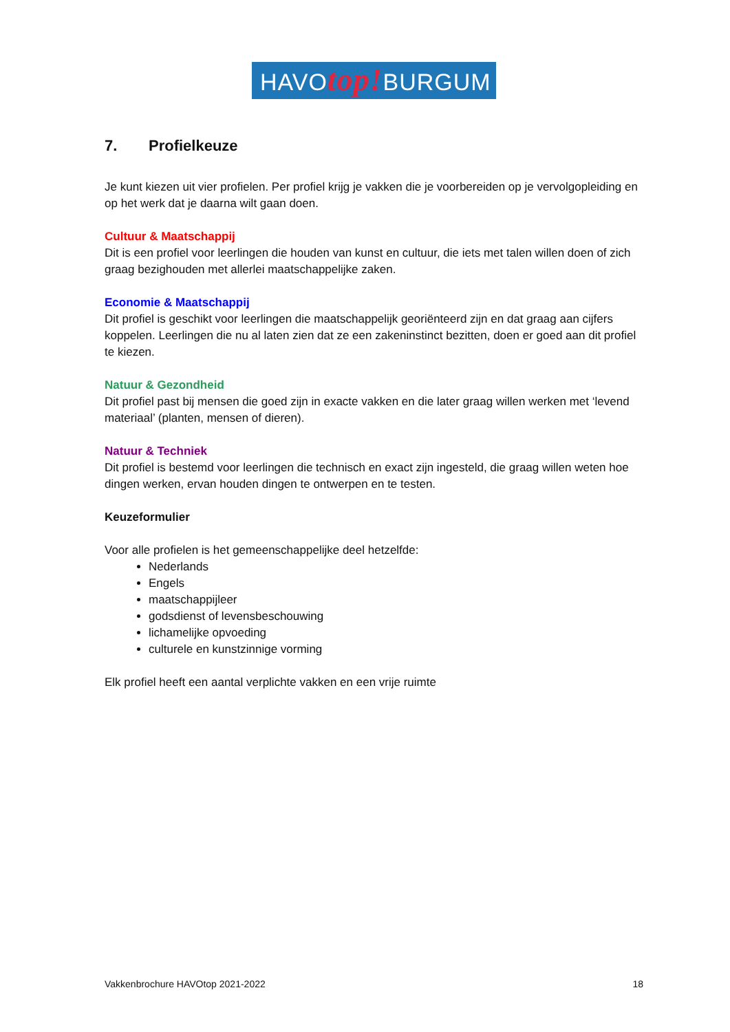HAVOtop!BURGUM
7. Profielkeuze
Je kunt kiezen uit vier profielen. Per profiel krijg je vakken die je voorbereiden op je vervolgopleiding en op het werk dat je daarna wilt gaan doen.
Cultuur & Maatschappij
Dit is een profiel voor leerlingen die houden van kunst en cultuur, die iets met talen willen doen of zich graag bezighouden met allerlei maatschappelijke zaken.
Economie & Maatschappij
Dit profiel is geschikt voor leerlingen die maatschappelijk georiënteerd zijn en dat graag aan cijfers koppelen. Leerlingen die nu al laten zien dat ze een zakeninstinct bezitten, doen er goed aan dit profiel te kiezen.
Natuur & Gezondheid
Dit profiel past bij mensen die goed zijn in exacte vakken en die later graag willen werken met ‘levend materiaal’ (planten, mensen of dieren).
Natuur & Techniek
Dit profiel is bestemd voor leerlingen die technisch en exact zijn ingesteld, die graag willen weten hoe dingen werken, ervan houden dingen te ontwerpen en te testen.
Keuzeformulier
Voor alle profielen is het gemeenschappelijke deel hetzelfde:
Nederlands
Engels
maatschappijleer
godsdienst of levensbeschouwing
lichamelijke opvoeding
culturele en kunstzinnige vorming
Elk profiel heeft een aantal verplichte vakken en een vrije ruimte
Vakkenbrochure HAVOtop 2021-2022 18